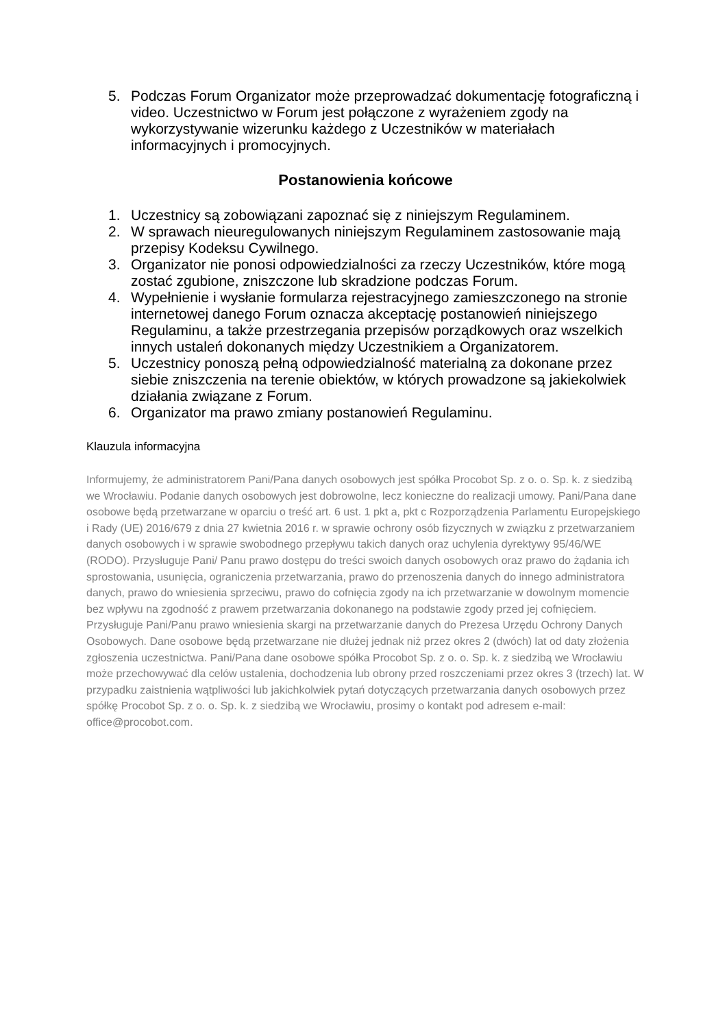5. Podczas Forum Organizator może przeprowadzać dokumentację fotograficzną i video. Uczestnictwo w Forum jest połączone z wyrażeniem zgody na wykorzystywanie wizerunku każdego z Uczestników w materiałach informacyjnych i promocyjnych.
Postanowienia końcowe
1. Uczestnicy są zobowiązani zapoznać się z niniejszym Regulaminem.
2. W sprawach nieuregulowanych niniejszym Regulaminem zastosowanie mają przepisy Kodeksu Cywilnego.
3. Organizator nie ponosi odpowiedzialności za rzeczy Uczestników, które mogą zostać zgubione, zniszczone lub skradzione podczas Forum.
4. Wypełnienie i wysłanie formularza rejestracyjnego zamieszczonego na stronie internetowej danego Forum oznacza akceptację postanowień niniejszego Regulaminu, a także przestrzegania przepisów porządkowych oraz wszelkich innych ustaleń dokonanych między Uczestnikiem a Organizatorem.
5. Uczestnicy ponoszą pełną odpowiedzialność materialną za dokonane przez siebie zniszczenia na terenie obiektów, w których prowadzone są jakiekolwiek działania związane z Forum.
6. Organizator ma prawo zmiany postanowień Regulaminu.
Klauzula informacyjna
Informujemy, że administratorem Pani/Pana danych osobowych jest spółka Procobot Sp. z o. o. Sp. k. z siedzibą we Wrocławiu. Podanie danych osobowych jest dobrowolne, lecz konieczne do realizacji umowy. Pani/Pana dane osobowe będą przetwarzane w oparciu o treść art. 6 ust. 1 pkt a, pkt c Rozporządzenia Parlamentu Europejskiego i Rady (UE) 2016/679 z dnia 27 kwietnia 2016 r. w sprawie ochrony osób fizycznych w związku z przetwarzaniem danych osobowych i w sprawie swobodnego przepływu takich danych oraz uchylenia dyrektywy 95/46/WE (RODO). Przysługuje Pani/ Panu prawo dostępu do treści swoich danych osobowych oraz prawo do żądania ich sprostowania, usunięcia, ograniczenia przetwarzania, prawo do przenoszenia danych do innego administratora danych, prawo do wniesienia sprzeciwu, prawo do cofnięcia zgody na ich przetwarzanie w dowolnym momencie bez wpływu na zgodność z prawem przetwarzania dokonanego na podstawie zgody przed jej cofnięciem. Przysługuje Pani/Panu prawo wniesienia skargi na przetwarzanie danych do Prezesa Urzędu Ochrony Danych Osobowych. Dane osobowe będą przetwarzane nie dłużej jednak niż przez okres 2 (dwóch) lat od daty złożenia zgłoszenia uczestnictwa. Pani/Pana dane osobowe spółka Procobot Sp. z o. o. Sp. k. z siedzibą we Wrocławiu może przechowywać dla celów ustalenia, dochodzenia lub obrony przed roszczeniami przez okres 3 (trzech) lat. W przypadku zaistnienia wątpliwości lub jakichkolwiek pytań dotyczących przetwarzania danych osobowych przez spółkę Procobot Sp. z o. o. Sp. k. z siedzibą we Wrocławiu, prosimy o kontakt pod adresem e-mail: office@procobot.com.